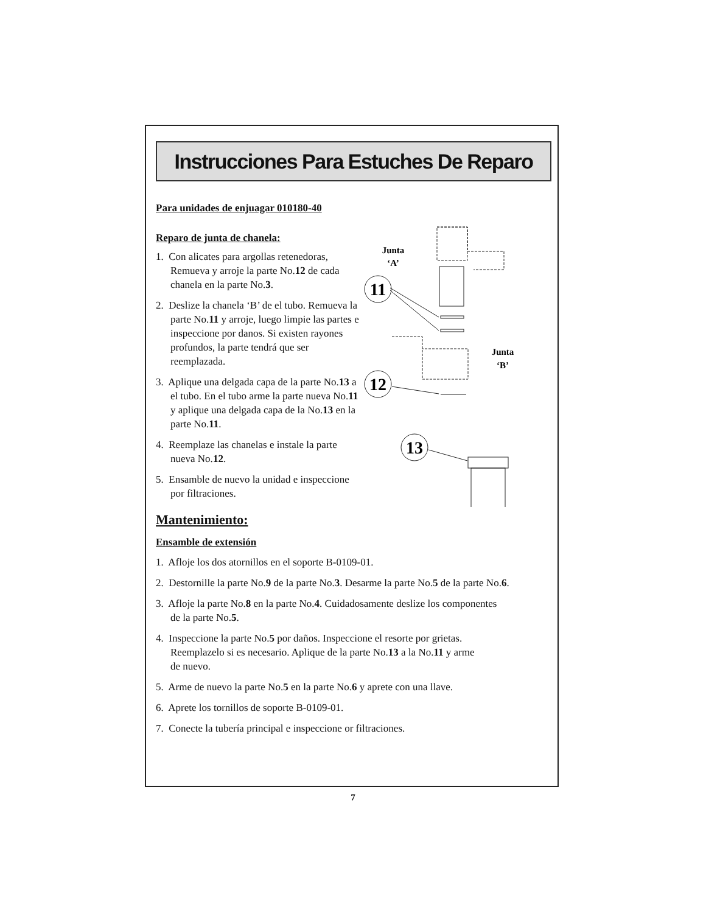Instrucciones Para Estuches De Reparo
Para unidades de enjuagar 010180-40
Reparo de junta de chanela:
1. Con alicates para argollas retenedoras, Remueva y arroje la parte No.12 de cada chanela en la parte No.3.
2. Deslize la chanela ‘B’ de el tubo. Remueva la parte No.11 y arroje, luego limpie las partes e inspeccione por danos. Si existen rayones profundos, la parte tendrá que ser reemplazada.
3. Aplique una delgada capa de la parte No.13 a el tubo. En el tubo arme la parte nueva No.11 y aplique una delgada capa de la No.13 en la parte No.11.
4. Reemplaze las chanelas e instale la parte nueva No.12.
5. Ensamble de nuevo la unidad e inspeccione por filtraciones.
Junta
‘A’
11
Junta
‘B’
12
13
Mantenimiento:
Ensamble de extensión
1. Afloje los dos atornillos en el soporte B-0109-01.
2. Destornille la parte No.9 de la parte No.3. Desarme la parte No.5 de la parte No.6.
3. Afloje la parte No.8 en la parte No.4. Cuidadosamente deslize los componentes
de la parte No.5.
4. Inspeccione la parte No.5 por daños. Inspeccione el resorte por grietas.
Reemplazelo si es necesario. Aplique de la parte No.13 a la No.11 y arme
de nuevo.
5. Arme de nuevo la parte No.5 en la parte No.6 y aprete con una llave.
6. Aprete los tornillos de soporte B-0109-01.
7. Conecte la tubería principal e inspeccione or filtraciones.
7